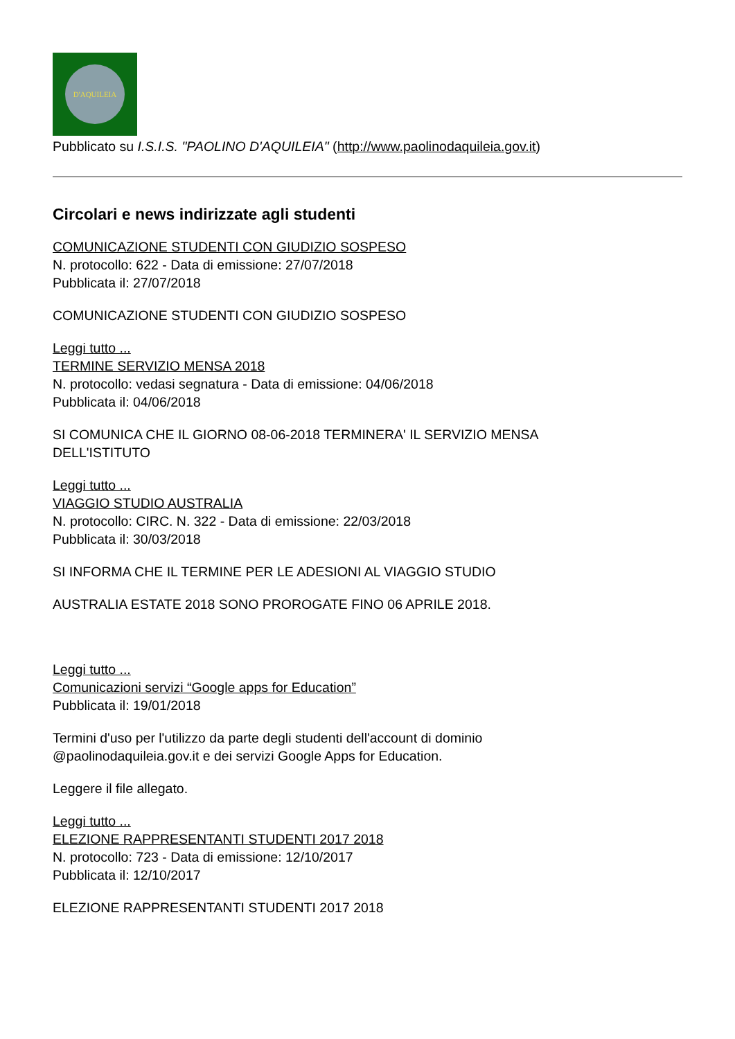D'AQUILEIA
Pubblicato su I.S.I.S. "PAOLINO D'AQUILEIA" (http://www.paolinodaquileia.gov.it)
Circolari e news indirizzate agli studenti
COMUNICAZIONE STUDENTI CON GIUDIZIO SOSPESO
N. protocollo: 622 - Data di emissione: 27/07/2018
Pubblicata il: 27/07/2018
COMUNICAZIONE STUDENTI CON GIUDIZIO SOSPESO
Leggi tutto ...
TERMINE SERVIZIO MENSA 2018
N. protocollo: vedasi segnatura - Data di emissione: 04/06/2018
Pubblicata il: 04/06/2018
SI COMUNICA CHE IL GIORNO 08-06-2018 TERMINERA' IL SERVIZIO MENSA
DELL'ISTITUTO
Leggi tutto ...
VIAGGIO STUDIO AUSTRALIA
N. protocollo: CIRC. N. 322 - Data di emissione: 22/03/2018
Pubblicata il: 30/03/2018
SI INFORMA CHE IL TERMINE PER LE ADESIONI AL VIAGGIO STUDIO
AUSTRALIA ESTATE 2018 SONO PROROGATE FINO 06 APRILE 2018.
Leggi tutto ...
Comunicazioni servizi “Google apps for Education”
Pubblicata il: 19/01/2018
Termini d'uso per l'utilizzo da parte degli studenti dell'account di dominio
@paolinodaquileia.gov.it e dei servizi Google Apps for Education.
Leggere il file allegato.
Leggi tutto ...
ELEZIONE RAPPRESENTANTI STUDENTI 2017 2018
N. protocollo: 723 - Data di emissione: 12/10/2017
Pubblicata il: 12/10/2017
ELEZIONE RAPPRESENTANTI STUDENTI 2017 2018